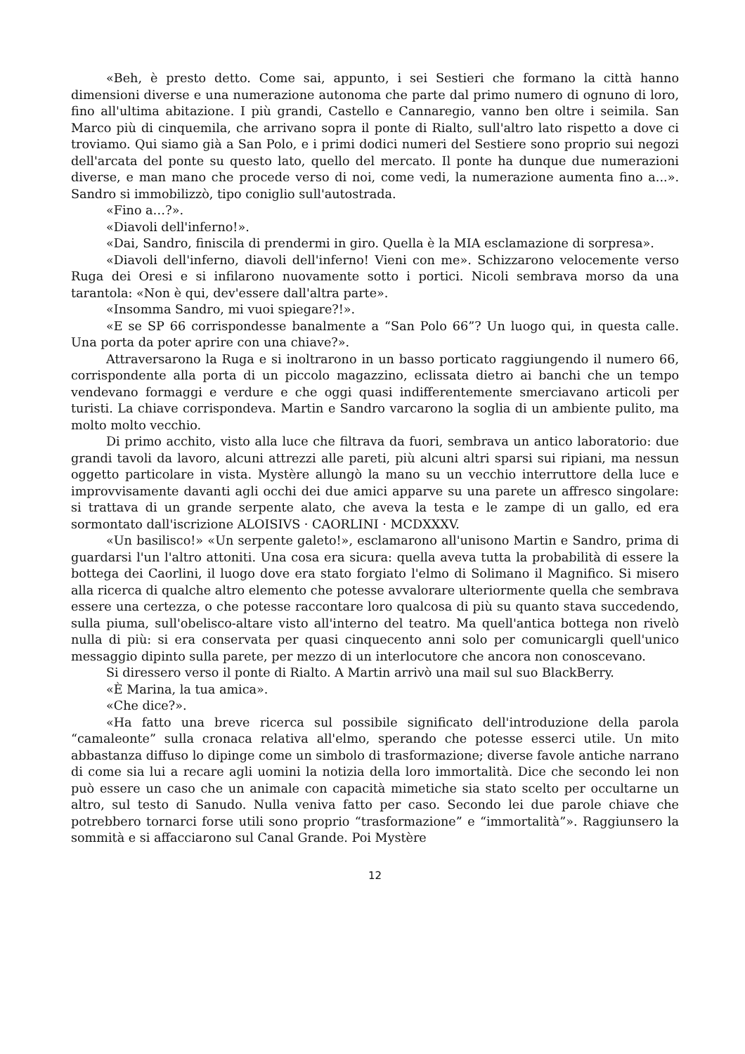«Beh, è presto detto. Come sai, appunto, i sei Sestieri che formano la città hanno dimensioni diverse e una numerazione autonoma che parte dal primo numero di ognuno di loro, fino all'ultima abitazione. I più grandi, Castello e Cannaregio, vanno ben oltre i seimila. San Marco più di cinquemila, che arrivano sopra il ponte di Rialto, sull'altro lato rispetto a dove ci troviamo. Qui siamo già a San Polo, e i primi dodici numeri del Sestiere sono proprio sui negozi dell'arcata del ponte su questo lato, quello del mercato. Il ponte ha dunque due numerazioni diverse, e man mano che procede verso di noi, come vedi, la numerazione aumenta fino a...». Sandro si immobilizzò, tipo coniglio sull'autostrada.
«Fino a…?».
«Diavoli dell'inferno!».
«Dai, Sandro, finiscila di prendermi in giro. Quella è la MIA esclamazione di sorpresa».
«Diavoli dell'inferno, diavoli dell'inferno! Vieni con me». Schizzarono velocemente verso Ruga dei Oresi e si infilarono nuovamente sotto i portici. Nicoli sembrava morso da una tarantola: «Non è qui, dev'essere dall'altra parte».
«Insomma Sandro, mi vuoi spiegare?!».
«E se SP 66 corrispondesse banalmente a “San Polo 66”? Un luogo qui, in questa calle. Una porta da poter aprire con una chiave?».
Attraversarono la Ruga e si inoltrarono in un basso porticato raggiungendo il numero 66, corrispondente alla porta di un piccolo magazzino, eclissata dietro ai banchi che un tempo vendevano formaggi e verdure e che oggi quasi indifferentemente smerciavano articoli per turisti. La chiave corrispondeva. Martin e Sandro varcarono la soglia di un ambiente pulito, ma molto molto vecchio.
Di primo acchito, visto alla luce che filtrava da fuori, sembrava un antico laboratorio: due grandi tavoli da lavoro, alcuni attrezzi alle pareti, più alcuni altri sparsi sui ripiani, ma nessun oggetto particolare in vista. Mystère allungò la mano su un vecchio interruttore della luce e improvvisamente davanti agli occhi dei due amici apparve su una parete un affresco singolare: si trattava di un grande serpente alato, che aveva la testa e le zampe di un gallo, ed era sormontato dall'iscrizione ALOISIVS · CAORLINI · MCDXXXV.
«Un basilisco!» «Un serpente galeto!», esclamarono all'unisono Martin e Sandro, prima di guardarsi l'un l'altro attoniti. Una cosa era sicura: quella aveva tutta la probabilità di essere la bottega dei Caorlini, il luogo dove era stato forgiato l'elmo di Solimano il Magnifico. Si misero alla ricerca di qualche altro elemento che potesse avvalorare ulteriormente quella che sembrava essere una certezza, o che potesse raccontare loro qualcosa di più su quanto stava succedendo, sulla piuma, sull'obelisco-altare visto all'interno del teatro. Ma quell'antica bottega non rivelò nulla di più: si era conservata per quasi cinquecento anni solo per comunicargli quell'unico messaggio dipinto sulla parete, per mezzo di un interlocutore che ancora non conoscevano.
Si diressero verso il ponte di Rialto. A Martin arrivò una mail sul suo BlackBerry.
«È Marina, la tua amica».
«Che dice?».
«Ha fatto una breve ricerca sul possibile significato dell'introduzione della parola “camaleonte” sulla cronaca relativa all'elmo, sperando che potesse esserci utile. Un mito abbastanza diffuso lo dipinge come un simbolo di trasformazione; diverse favole antiche narrano di come sia lui a recare agli uomini la notizia della loro immortalità. Dice che secondo lei non può essere un caso che un animale con capacità mimetiche sia stato scelto per occultarne un altro, sul testo di Sanudo. Nulla veniva fatto per caso. Secondo lei due parole chiave che potrebbero tornarci forse utili sono proprio “trasformazione” e “immortalità”». Raggiunsero la sommità e si affacciarono sul Canal Grande. Poi Mystère
12